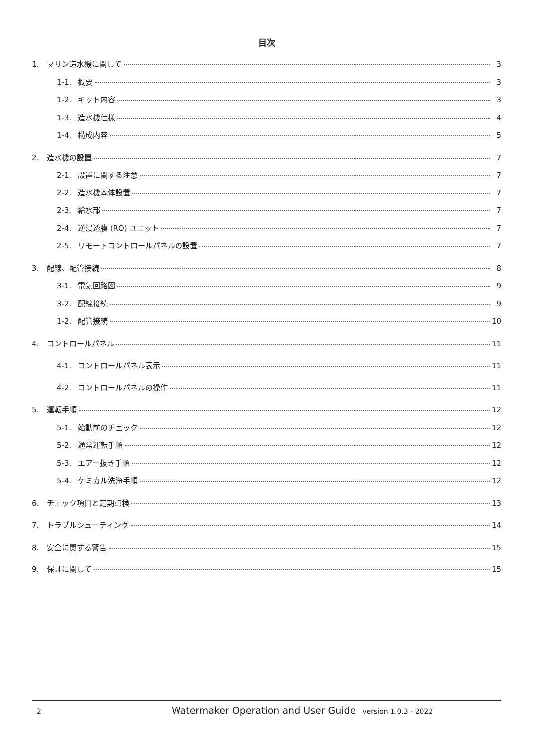目次
1. マリン造水機に関して 3
1-1. 概要 3
1-2. キット内容 3
1-3. 造水機仕様 4
1-4. 構成内容 5
2. 造水機の設置 7
2-1. 設置に関する注意 7
2-2. 造水機本体設置 7
2-3. 給水部 7
2-4. 逆浸透膜 (RO) ユニット 7
2-5. リモートコントロールパネルの設置 7
3. 配線、配管接続 8
3-1. 電気回路図 9
3-2. 配線接続 9
1-2. 配管接続 10
4. コントロールパネル 11
4-1. コントロールパネル表示 11
4-2. コントロールパネルの操作 11
5. 運転手順 12
5-1. 始動前のチェック 12
5-2. 通常運転手順 12
5-3. エアー抜き手順 12
5-4. ケミカル洗浄手順 12
6. チェック項目と定期点検 13
7. トラブルシューティング 14
8. 安全に関する警告 15
9. 保証に関して 15
2 Watermaker Operation and User Guide version 1.0.3 - 2022